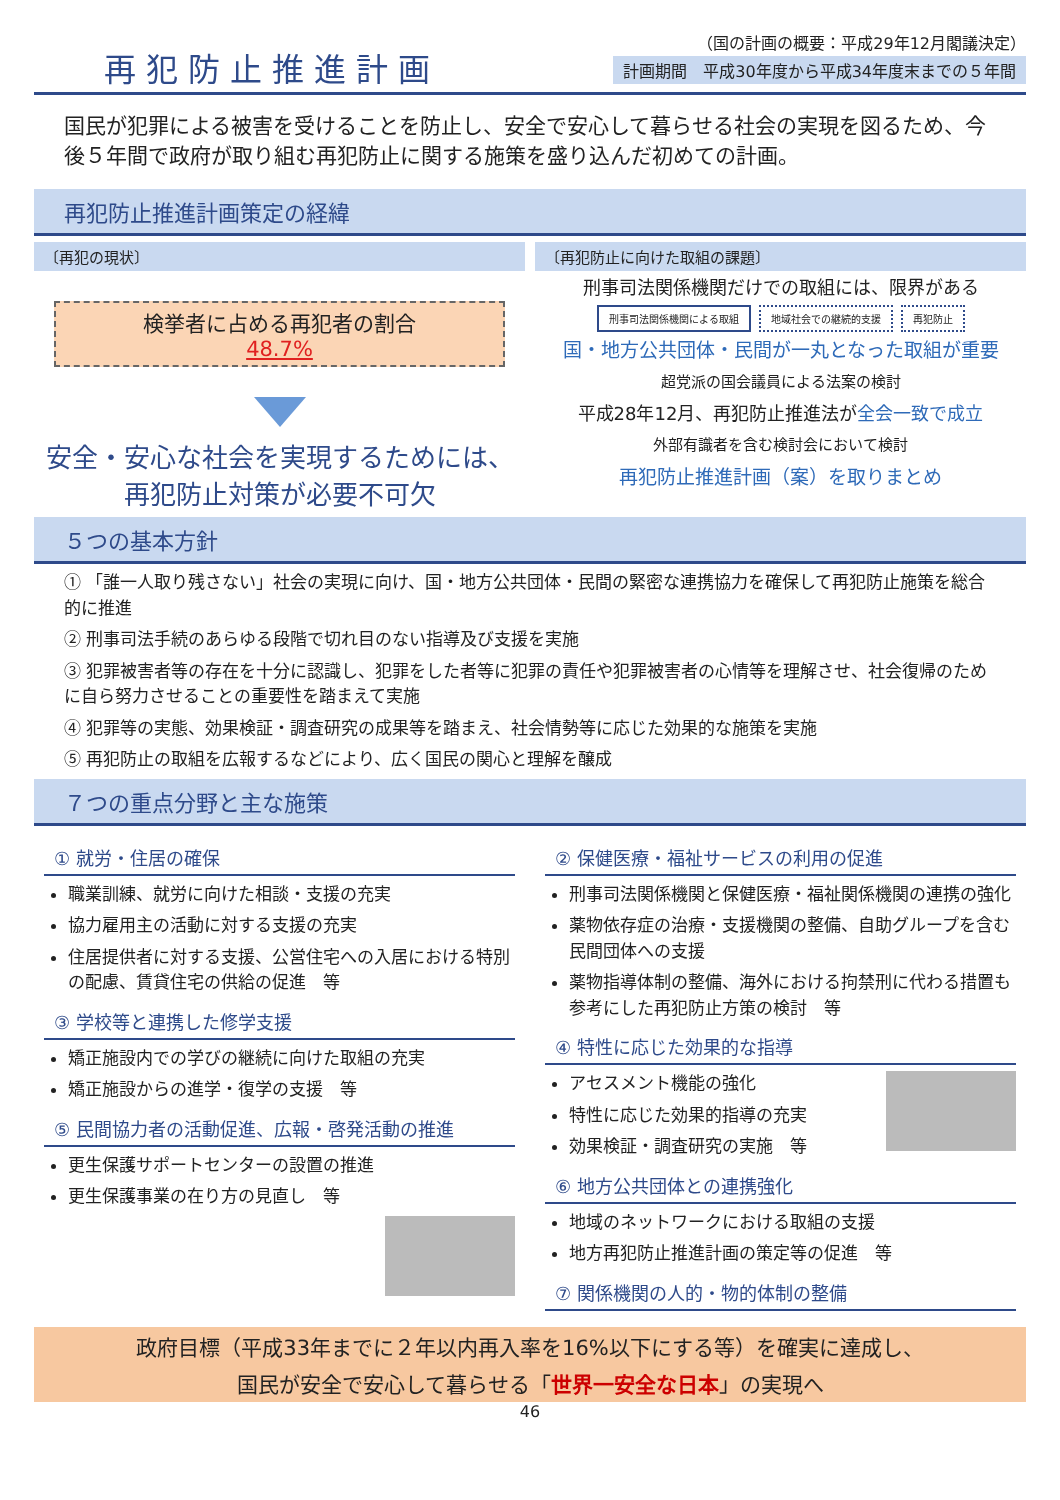再犯防止推進計画
（国の計画の概要：平成29年12月閣議決定）
計画期間　平成30年度から平成34年度末までの５年間
国民が犯罪による被害を受けることを防止し、安全で安心して暮らせる社会の実現を図るため、今後５年間で政府が取り組む再犯防止に関する施策を盛り込んだ初めての計画。
再犯防止推進計画策定の経緯
〔再犯の現状〕
検挙者に占める再犯者の割合
48.7%
安全・安心な社会を実現するためには、
再犯防止対策が必要不可欠
〔再犯防止に向けた取組の課題〕
刑事司法関係機関だけでの取組には、限界がある
刑事司法関係機関による取組 地域社会での継続的支援 再犯防止
国・地方公共団体・民間が一丸となった取組が重要
超党派の国会議員による法案の検討
平成28年12月、再犯防止推進法が全会一致で成立
外部有識者を含む検討会において検討
再犯防止推進計画（案）を取りまとめ
５つの基本方針
① 「誰一人取り残さない」社会の実現に向け、国・地方公共団体・民間の緊密な連携協力を確保して再犯防止施策を総合的に推進
② 刑事司法手続のあらゆる段階で切れ目のない指導及び支援を実施
③ 犯罪被害者等の存在を十分に認識し、犯罪をした者等に犯罪の責任や犯罪被害者の心情等を理解させ、社会復帰のために自ら努力させることの重要性を踏まえて実施
④ 犯罪等の実態、効果検証・調査研究の成果等を踏まえ、社会情勢等に応じた効果的な施策を実施
⑤ 再犯防止の取組を広報するなどにより、広く国民の関心と理解を醸成
７つの重点分野と主な施策
① 就労・住居の確保
職業訓練、就労に向けた相談・支援の充実
協力雇用主の活動に対する支援の充実
住居提供者に対する支援、公営住宅への入居における特別の配慮、賃貸住宅の供給の促進　等
③ 学校等と連携した修学支援
矯正施設内での学びの継続に向けた取組の充実
矯正施設からの進学・復学の支援　等
⑤ 民間協力者の活動促進、広報・啓発活動の推進
更生保護サポートセンターの設置の推進
更生保護事業の在り方の見直し　等
② 保健医療・福祉サービスの利用の促進
刑事司法関係機関と保健医療・福祉関係機関の連携の強化
薬物依存症の治療・支援機関の整備、自助グループを含む民間団体への支援
薬物指導体制の整備、海外における拘禁刑に代わる措置も参考にした再犯防止方策の検討　等
④ 特性に応じた効果的な指導
アセスメント機能の強化
特性に応じた効果的指導の充実
効果検証・調査研究の実施　等
⑥ 地方公共団体との連携強化
地域のネットワークにおける取組の支援
地方再犯防止推進計画の策定等の促進　等
⑦ 関係機関の人的・物的体制の整備
政府目標（平成33年までに２年以内再入率を16%以下にする等）を確実に達成し、
国民が安全で安心して暮らせる「世界一安全な日本」の実現へ
46